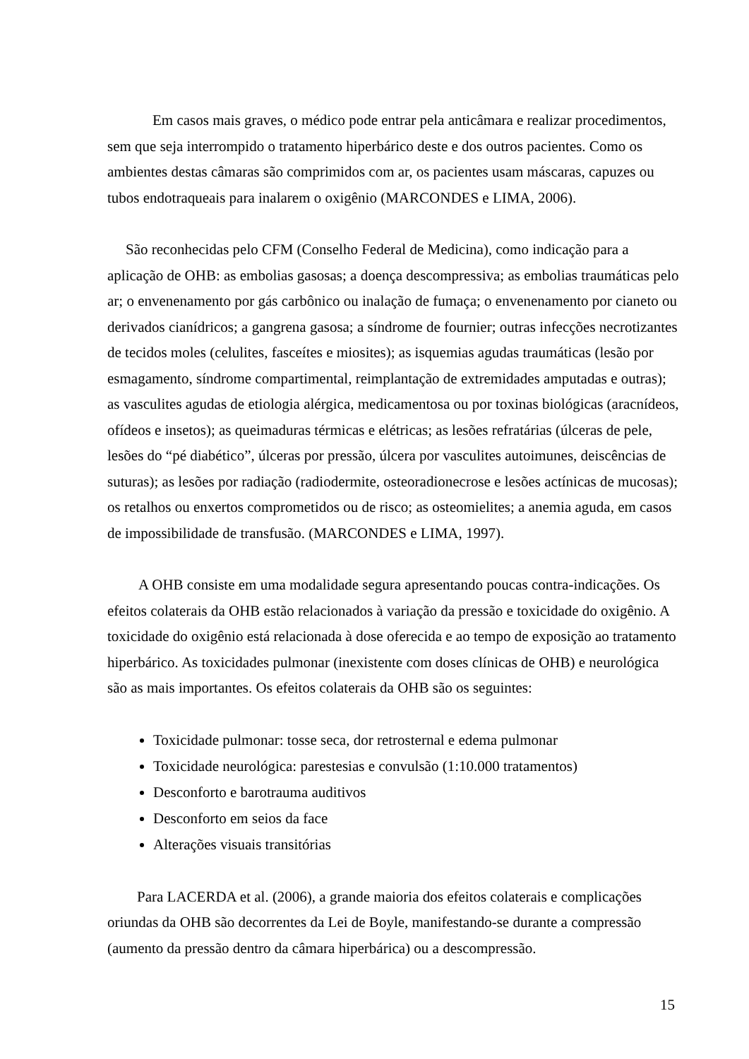Em casos mais graves, o médico pode entrar pela anticâmara e realizar procedimentos, sem que seja interrompido o tratamento hiperbárico deste e dos outros pacientes. Como os ambientes destas câmaras são comprimidos com ar, os pacientes usam máscaras, capuzes ou tubos endotraqueais para inalarem o oxigênio (MARCONDES e LIMA, 2006).
São reconhecidas pelo CFM (Conselho Federal de Medicina), como indicação para a aplicação de OHB: as embolias gasosas; a doença descompressiva; as embolias traumáticas pelo ar; o envenenamento por gás carbônico ou inalação de fumaça; o envenenamento por cianeto ou derivados cianídricos; a gangrena gasosa; a síndrome de fournier; outras infecções necrotizantes de tecidos moles (celulites, fasceítes e miosites); as isquemias agudas traumáticas (lesão por esmagamento, síndrome compartimental, reimplantação de extremidades amputadas e outras); as vasculites agudas de etiologia alérgica, medicamentosa ou por toxinas biológicas (aracnídeos, ofídeos e insetos); as queimaduras térmicas e elétricas; as lesões refratárias (úlceras de pele, lesões do “pé diabético”, úlceras por pressão, úlcera por vasculites autoimunes, deiscências de suturas); as lesões por radiação (radiodermite, osteoradionecrose e lesões actínicas de mucosas); os retalhos ou enxertos comprometidos ou de risco; as osteomielites; a anemia aguda, em casos de impossibilidade de transfusão. (MARCONDES e LIMA, 1997).
A OHB consiste em uma modalidade segura apresentando poucas contra-indicações. Os efeitos colaterais da OHB estão relacionados à variação da pressão e toxicidade do oxigênio. A toxicidade do oxigênio está relacionada à dose oferecida e ao tempo de exposição ao tratamento hiperbárico. As toxicidades pulmonar (inexistente com doses clínicas de OHB) e neurológica são as mais importantes. Os efeitos colaterais da OHB são os seguintes:
Toxicidade pulmonar: tosse seca, dor retrosternal e edema pulmonar
Toxicidade neurológica: parestesias e convulsão (1:10.000 tratamentos)
Desconforto e barotrauma auditivos
Desconforto em seios da face
Alterações visuais transitórias
Para LACERDA et al. (2006), a grande maioria dos efeitos colaterais e complicações oriundas da OHB são decorrentes da Lei de Boyle, manifestando-se durante a compressão (aumento da pressão dentro da câmara hiperbárica) ou a descompressão.
15